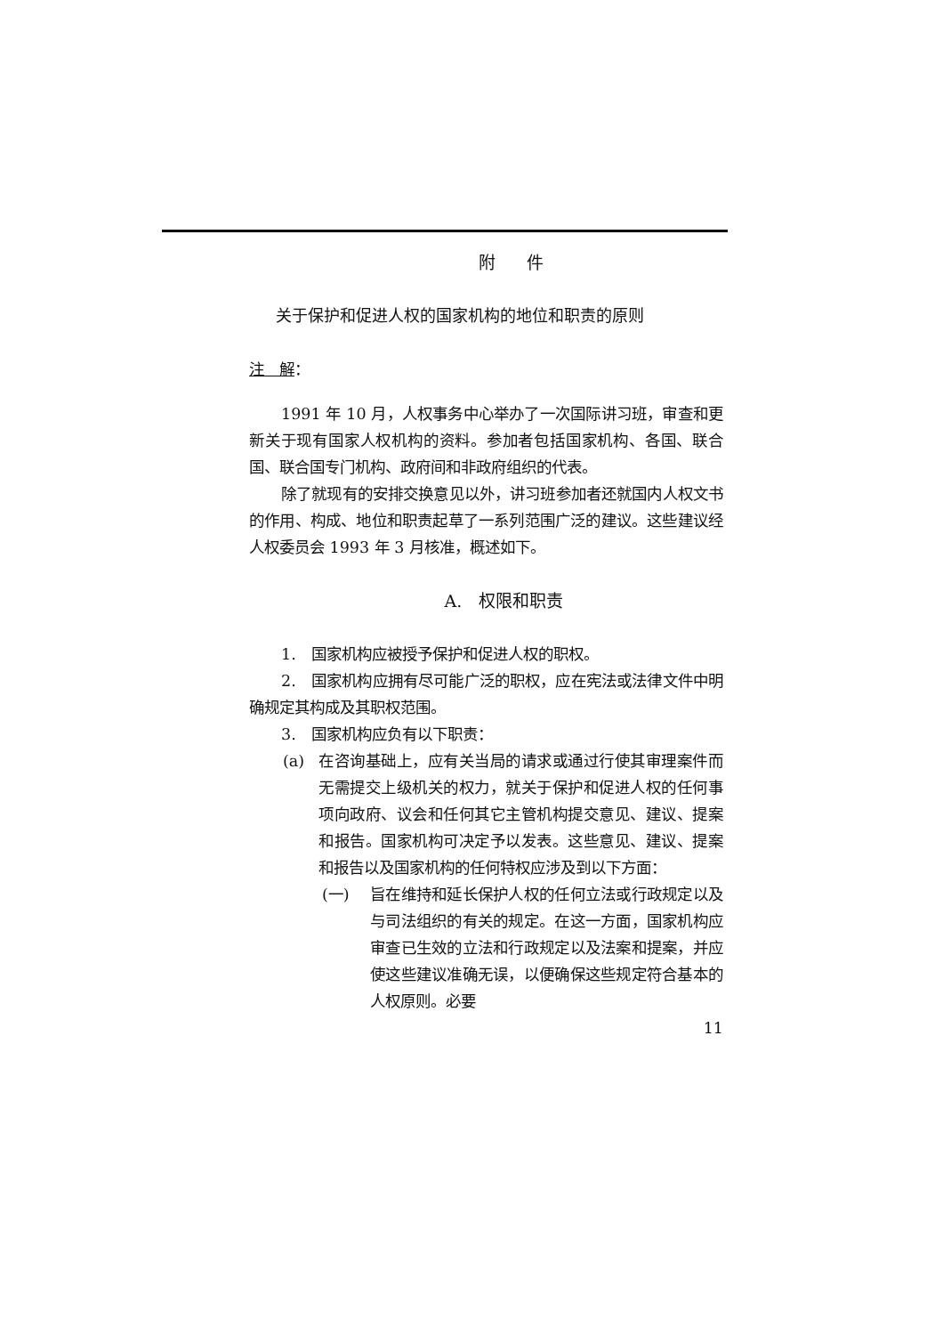附 件
关于保护和促进人权的国家机构的地位和职责的原则
注　解：
1991 年 10 月，人权事务中心举办了一次国际讲习班，审查和更新关于现有国家人权机构的资料。参加者包括国家机构、各国、联合国、联合国专门机构、政府间和非政府组织的代表。
除了就现有的安排交换意见以外，讲习班参加者还就国内人权文书的作用、构成、地位和职责起草了一系列范围广泛的建议。这些建议经人权委员会 1993 年 3 月核准，概述如下。
A.　权限和职责
1.　国家机构应被授予保护和促进人权的职权。
2.　国家机构应拥有尽可能广泛的职权，应在宪法或法律文件中明确规定其构成及其职权范围。
3.　国家机构应负有以下职责：
(a) 在咨询基础上，应有关当局的请求或通过行使其审理案件而无需提交上级机关的权力，就关于保护和促进人权的任何事项向政府、议会和任何其它主管机构提交意见、建议、提案和报告。国家机构可决定予以发表。这些意见、建议、提案和报告以及国家机构的任何特权应涉及到以下方面：
(一) 旨在维持和延长保护人权的任何立法或行政规定以及与司法组织的有关的规定。在这一方面，国家机构应审查已生效的立法和行政规定以及法案和提案，并应使这些建议准确无误，以便确保这些规定符合基本的人权原则。必要
11